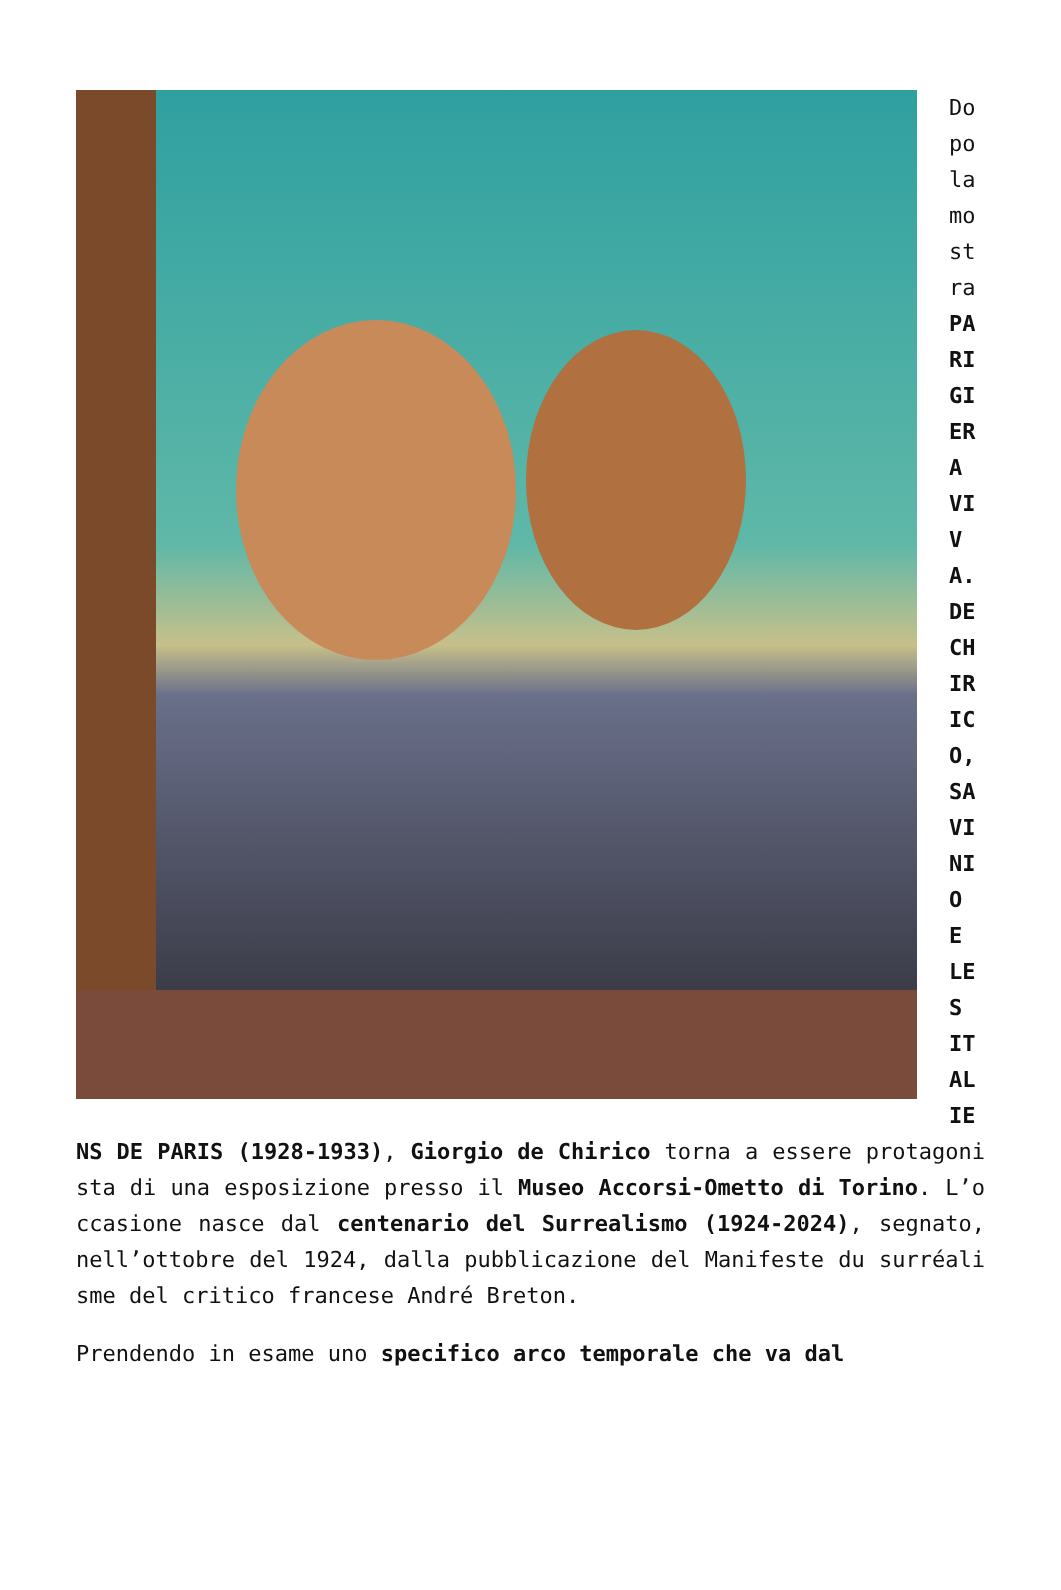Dopo la mostra PARIGI ERA VIVA. DE CHIRICO, SAVINIO E LES ITALIENS DE PARIS (1928-1933), Giorgio de Chirico torna a essere protagonista di una esposizione presso il Museo Accorsi-Ometto di Torino. L’occasione nasce dal centenario del Surrealismo (1924-2024), segnato, nell’ottobre del 1924, dalla pubblicazione del Manifeste du surréalisme del critico francese André Breton.
Prendendo in esame uno specifico arco temporale che va dal